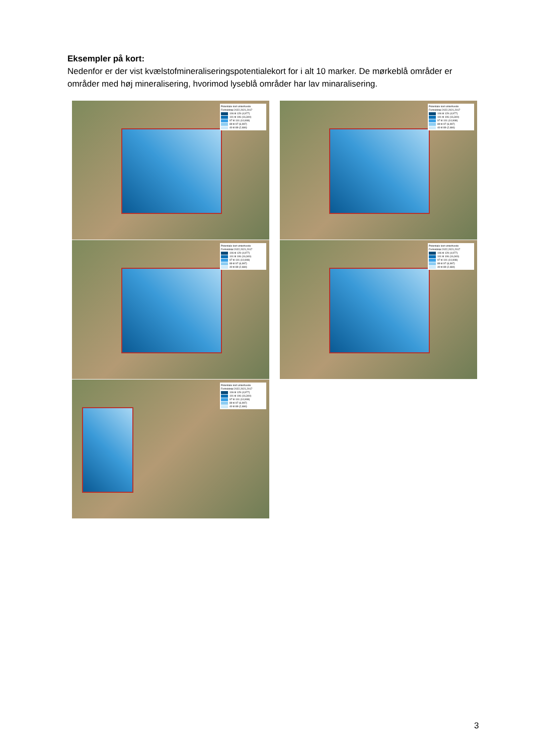Eksempler på kort:
Nedenfor er der vist kvælstofmineraliseringspotentialekort for i alt 10 marker. De mørkeblå områder er områder med høj mineralisering, hvorimod lyseblå områder har lav minaralisering.
Potentiale kort vinterhvede
Forholdstal 2022,2021,2017
106 til 129 (4,977)
101 til 106 (16,340)
97 til 101 (10,908)
89 til 97 (6,997)
40 til 89 (2,684)
Potentiale kort vinterhvede
Forholdstal 2022,2021,2017
106 til 129 (4,977)
101 til 106 (16,340)
97 til 101 (10,908)
89 til 97 (6,997)
40 til 89 (2,684)
Potentiale kort vinterhvede
Forholdstal 2022,2021,2017
106 til 129 (4,977)
101 til 106 (16,340)
97 til 101 (10,908)
89 til 97 (6,997)
40 til 89 (2,684)
Potentiale kort vinterhvede
Forholdstal 2022,2021,2017
106 til 129 (4,977)
101 til 106 (16,340)
97 til 101 (10,908)
89 til 97 (6,997)
40 til 89 (2,684)
Potentiale kort vinterhvede
Forholdstal 2022,2021,2017
106 til 129 (4,977)
101 til 106 (16,340)
97 til 101 (10,908)
89 til 97 (6,997)
40 til 89 (2,684)
3